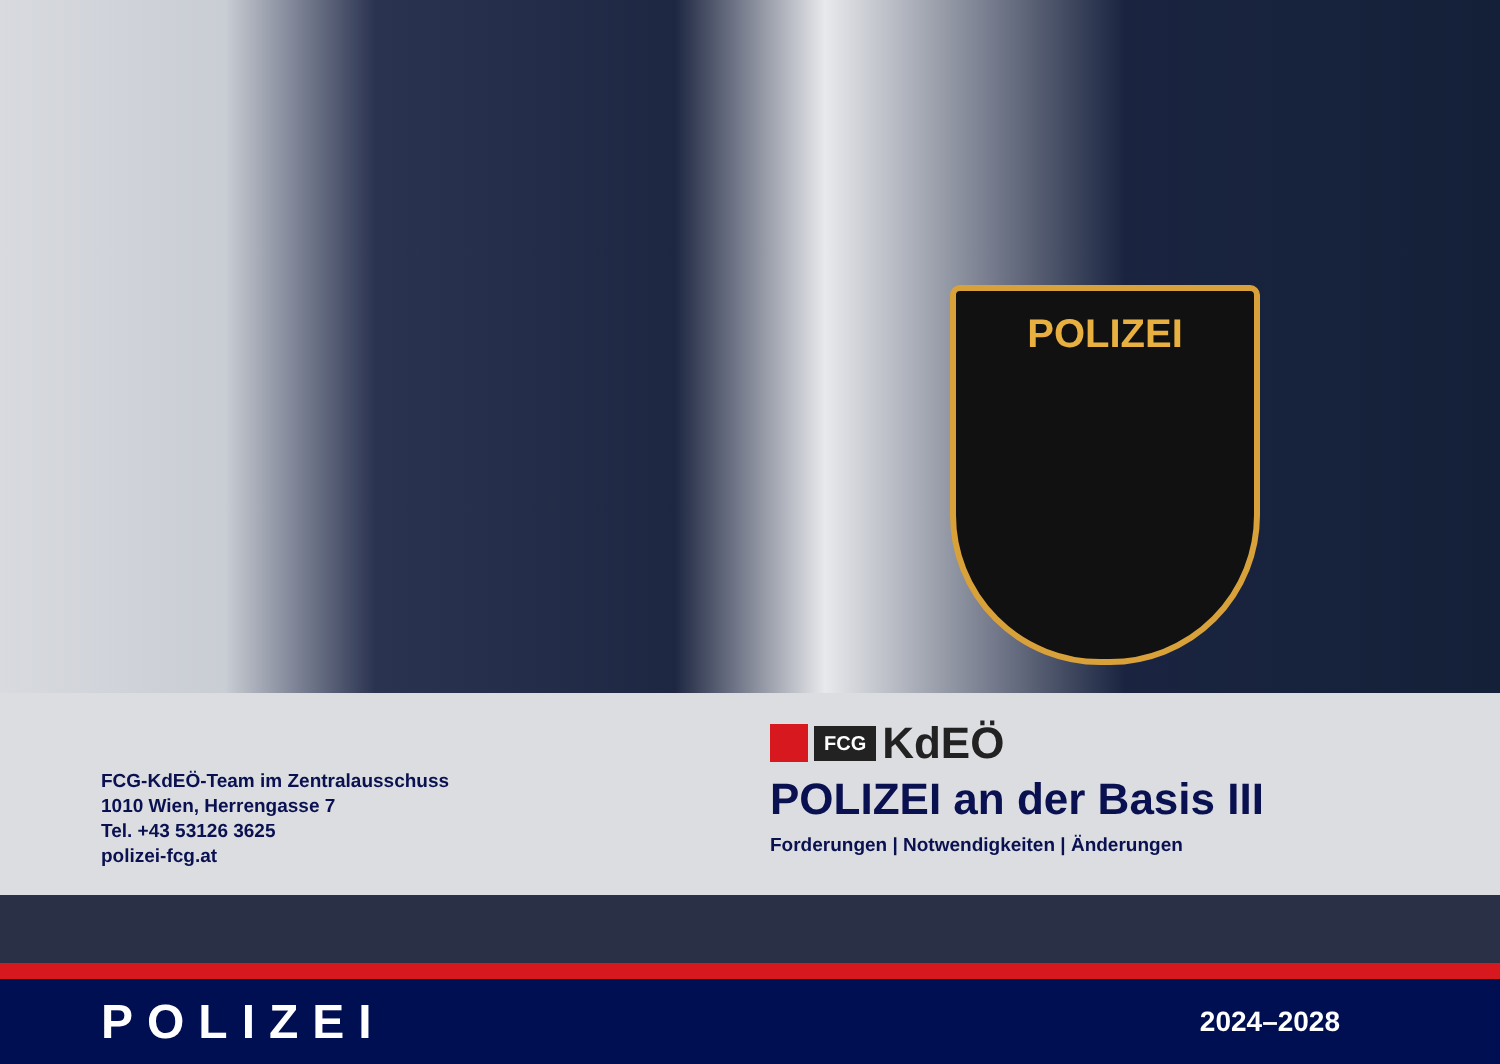POLIZEI
FCG-KdEÖ-Team im Zentralausschuss
1010 Wien, Herrengasse 7
Tel. +43 53126 3625
polizei-fcg.at
FCG KdEÖ
POLIZEI an der Basis III
Forderungen | Notwendigkeiten | Änderungen
POLIZEI 2024–2028